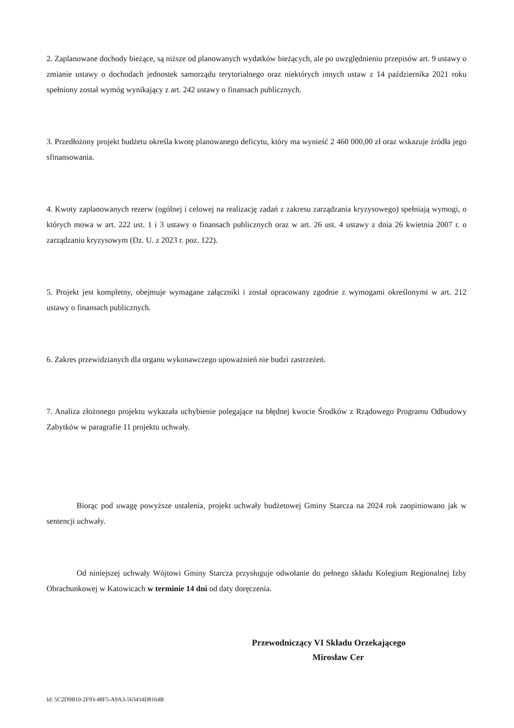2. Zaplanowane dochody bieżące, są niższe od planowanych wydatków bieżących, ale po uwzględnieniu przepisów art. 9 ustawy o zmianie ustawy o dochodach jednostek samorządu terytorialnego oraz niektórych innych ustaw z 14 października 2021 roku spełniony został wymóg wynikający z art. 242 ustawy o finansach publicznych.
3. Przedłożony projekt budżetu określa kwotę planowanego deficytu, który ma wynieść 2 460 000,00 zł oraz wskazuje źródła jego sfinansowania.
4. Kwoty zaplanowanych rezerw (ogólnej i celowej na realizację zadań z zakresu zarządzania kryzysowego) spełniają wymogi, o których mowa w art. 222 ust. 1 i 3 ustawy o finansach publicznych oraz w art. 26 ust. 4 ustawy z dnia 26 kwietnia 2007 r. o zarządzaniu kryzysowym (Dz. U. z 2023 r. poz. 122).
5. Projekt jest kompletny, obejmuje wymagane załączniki i został opracowany zgodnie z wymogami określonymi w art. 212 ustawy o finansach publicznych.
6. Zakres przewidzianych dla organu wykonawczego upoważnień nie budzi zastrzeżeń.
7. Analiza złożonego projektu wykazała uchybienie polegające na błędnej kwocie Środków z Rządowego Programu Odbudowy Zabytków w paragrafie 11 projektu uchwały.
Biorąc pod uwagę powyższe ustalenia, projekt uchwały budżetowej Gminy Starcza na 2024 rok zaopiniowano jak w sentencji uchwały.
Od niniejszej uchwały Wójtowi Gminy Starcza przysługuje odwołanie do pełnego składu Kolegium Regionalnej Izby Obrachunkowej w Katowicach w terminie 14 dni od daty doręczenia.
Przewodniczący VI Składu Orzekającego
Mirosław Cer
Id: 5C2D9B10-2F93-48F5-A9A3-563434D8164B